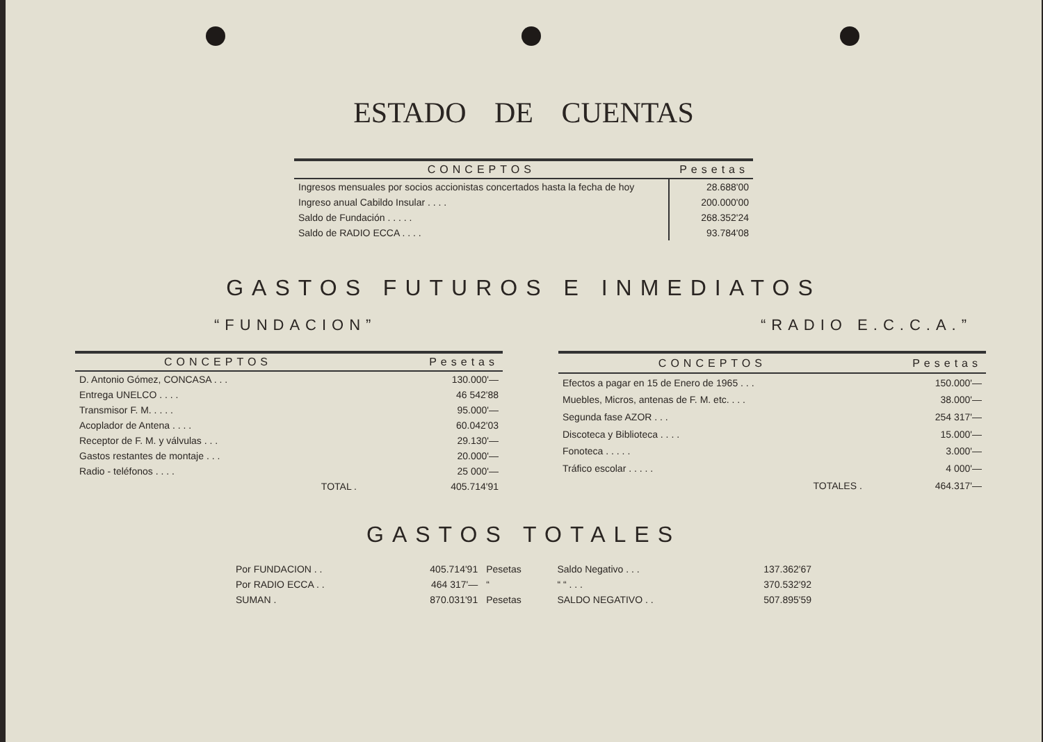ESTADO DE CUENTAS
| CONCEPTOS | Pesetas |
| --- | --- |
| Ingresos mensuales por socios accionistas concertados hasta la fecha de hoy | 28.688'00 |
| Ingreso anual Cabildo Insular . . . . | 200.000'00 |
| Saldo de Fundación . . . . . | 268.352'24 |
| Saldo de RADIO ECCA . . . . | 93.784'08 |
GASTOS FUTUROS E INMEDIATOS
“FUNDACION” “RADIO E.C.C.A.”
| CONCEPTOS | Pesetas |
| --- | --- |
| D. Antonio Gómez, CONCASA . . . | 130.000'— |
| Entrega UNELCO . . . . | 46 542'88 |
| Transmisor F. M. . . . . | 95.000'— |
| Acoplador de Antena . . . . | 60.042'03 |
| Receptor de F. M. y válvulas . . . | 29.130'— |
| Gastos restantes de montaje . . . | 20.000'— |
| Radio - teléfonos . . . . | 25 000'— |
| TOTAL . | 405.714'91 |
| CONCEPTOS | Pesetas |
| --- | --- |
| Efectos a pagar en 15 de Enero de 1965 . . . | 150.000'— |
| Muebles, Micros, antenas de F. M. etc. . . . | 38.000'— |
| Segunda fase AZOR . . . | 254 317'— |
| Discoteca y Biblioteca . . . . | 15.000'— |
| Fonoteca . . . . . | 3.000'— |
| Tráfico escolar . . . . . | 4 000'— |
| TOTALES . | 464.317'— |
GASTOS TOTALES
| Por FUNDACION . . | 405.714'91 | Pesetas | Saldo Negativo . . . | 137.362'67 |
| Por RADIO ECCA . . | 464 317'— | “ | “ “ . . . | 370.532'92 |
| SUMAN . | 870.031'91 | Pesetas | SALDO NEGATIVO . . | 507.895'59 |